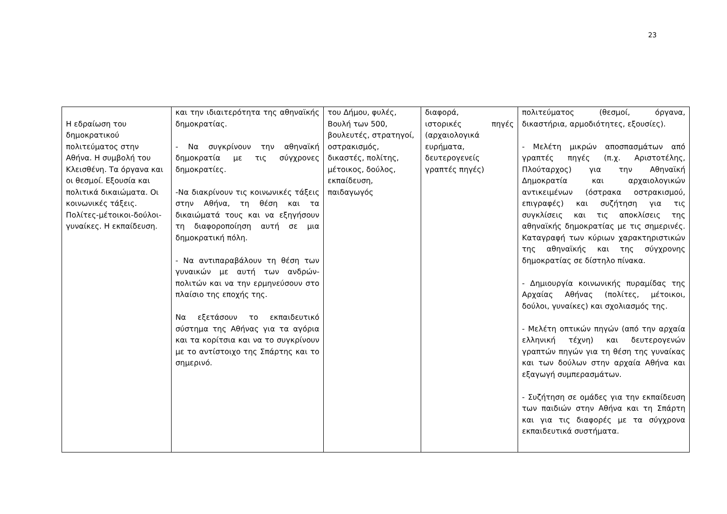23
| Η εδραίωση του δημοκρατικού πολιτεύματος στην Αθήνα. Η συμβολή του Κλεισθένη. Τα όργανα και οι θεσμοί. Εξουσία και πολιτικά δικαιώματα. Οι κοινωνικές τάξεις. Πολίτες-μέτοικοι-δούλοι-γυναίκες. Η εκπαίδευση. | και την ιδιαιτερότητα της αθηναϊκής δημοκρατίας. - Να συγκρίνουν την αθηναϊκή δημοκρατία με τις σύγχρονες δημοκρατίες. -Να διακρίνουν τις κοινωνικές τάξεις στην Αθήνα, τη θέση και τα δικαιώματά τους και να εξηγήσουν τη διαφοροποίηση αυτή σε μια δημοκρατική πόλη. - Να αντιπαραβάλουν τη θέση των γυναικών με αυτή των ανδρών-πολιτών και να την ερμηνεύσουν στο πλαίσιο της εποχής της. Να εξετάσουν το εκπαιδευτικό σύστημα της Αθήνας για τα αγόρια και τα κορίτσια και να το συγκρίνουν με το αντίστοιχο της Σπάρτης και το σημερινό. | του Δήμου, φυλές, Βουλή των 500, βουλευτές, στρατηγοί, οστρακισμός, δικαστές, πολίτης, μέτοικος, δούλος, εκπαίδευση, παιδαγωγός | διαφορά, ιστορικές πηγές (αρχαιολογικά ευρήματα, δευτερογενείς γραπτές πηγές) | πολιτεύματος (θεσμοί, όργανα, δικαστήρια, αρμοδιότητες, εξουσίες). - Μελέτη μικρών αποσπασμάτων από γραπτές πηγές (π.χ. Αριστοτέλης, Πλούταρχος) για την Αθηναϊκή Δημοκρατία και αρχαιολογικών αντικειμένων (όστρακα οστρακισμού, επιγραφές) και συζήτηση για τις συγκλίσεις και τις αποκλίσεις της αθηναϊκής δημοκρατίας με τις σημερινές. Καταγραφή των κύριων χαρακτηριστικών της αθηναϊκής και της σύγχρονης δημοκρατίας σε δίστηλο πίνακα. - Δημιουργία κοινωνικής πυραμίδας της Αρχαίας Αθήνας (πολίτες, μέτοικοι, δούλοι, γυναίκες) και σχολιασμός της. - Μελέτη οπτικών πηγών (από την αρχαία ελληνική τέχνη) και δευτερογενών γραπτών πηγών για τη θέση της γυναίκας και των δούλων στην αρχαία Αθήνα και εξαγωγή συμπερασμάτων. - Συζήτηση σε ομάδες για την εκπαίδευση των παιδιών στην Αθήνα και τη Σπάρτη και για τις διαφορές με τα σύγχρονα εκπαιδευτικά συστήματα. |